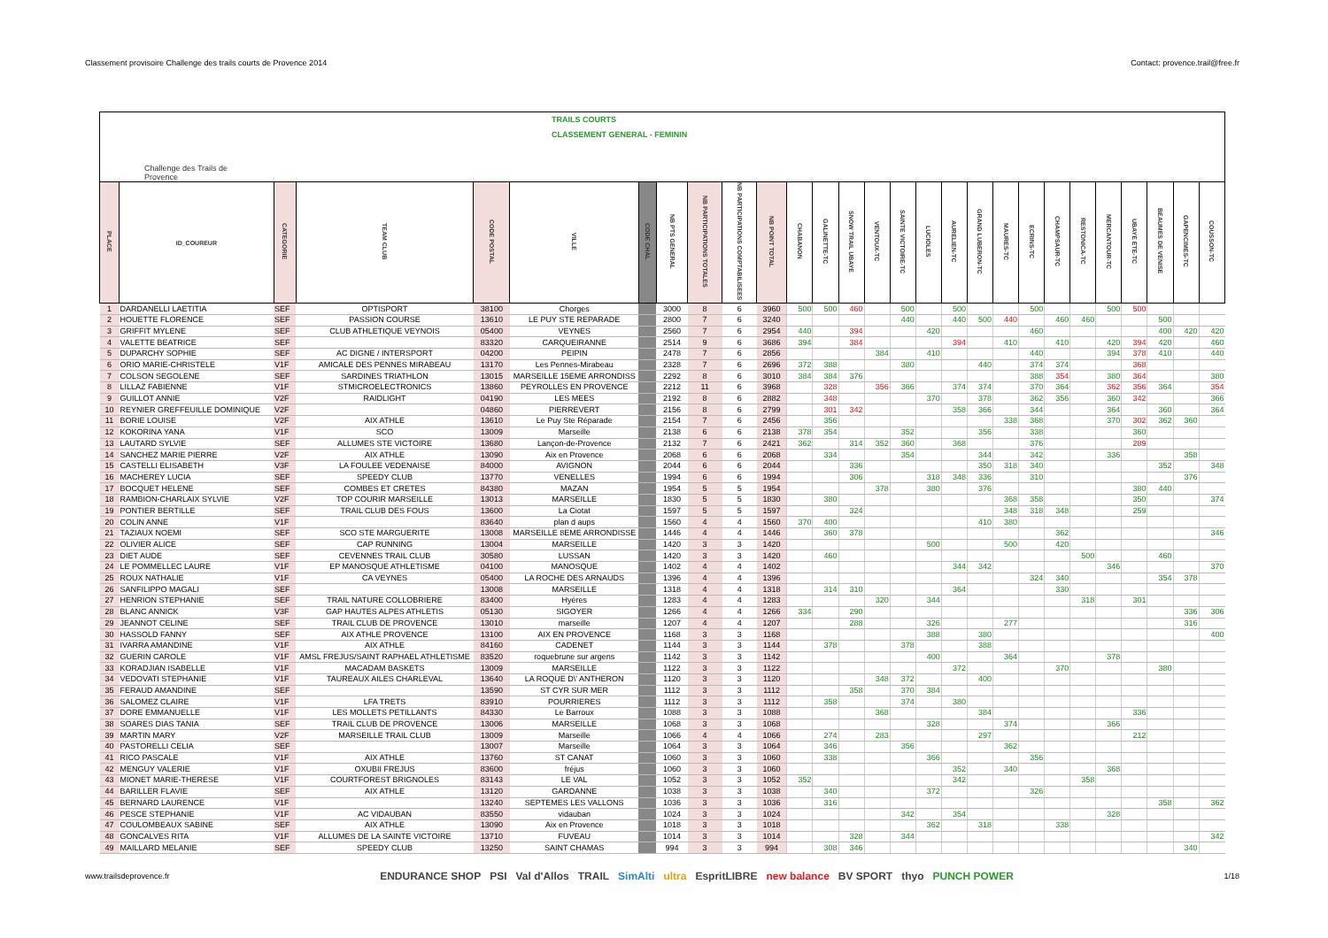Classement provisoire Challenge des trails courts de Provence 2014 Contact: provence.trail@free.fr
Challenge des Trails de Provence
TRAILS COURTS
CLASSEMENT GENERAL - FEMININ
| PLACE | ID_COUREUR | CATEGORIE | TEAM CLUB | CODE POSTAL | VILLE | CODE CHAL | NB PTS GENERAL | NB PARTICIPATIONS TOTALES | NB PARTICIPATIONS COMPTABILISEES | NB POINT TOTAL | CHABANON | GALINETTE-TC | SNOW TRAIL UBAYE | VENTOUX-TC | SAINTE VICTOIRE-TC | LUCIOLES | AURELIEN-TC | GRAND LUBERON-TC | MAURES-TC | ECRINS-TC | CHAMPSAUR-TC | RESTONICA-TC | MERCANTOUR-TC | UBAYE ETE-TC | BEAUMES DE VENISE | GAPENCIMES-TC | COUSSON-TC |
| --- | --- | --- | --- | --- | --- | --- | --- | --- | --- | --- | --- | --- | --- | --- | --- | --- | --- | --- | --- | --- | --- | --- | --- | --- | --- | --- | --- |
| 1 | DARDANELLI LAETITIA | SEF | OPTISPORT | 38100 | Chorges | | 3000 | 8 | 6 | 3960 | 500 | 500 | 460 | | 500 | | 500 | | | 500 | | | 500 | 500 | | | |
| 2 | HOUETTE FLORENCE | SEF | PASSION COURSE | 13610 | LE PUY STE REPARADE | | 2800 | 7 | 6 | 3240 | | | | | 440 | | 440 | 500 | 440 | | 460 | 460 | | | 500 | | |
| 3 | GRIFFIT MYLENE | SEF | CLUB ATHLETIQUE VEYNOIS | 05400 | VEYNES | | 2560 | 7 | 6 | 2954 | 440 | | 394 | | | 420 | | | | 460 | | | | | 400 | 420 | 420 |
| 4 | VALETTE BEATRICE | SEF | | 83320 | CARQUEIRANNE | | 2514 | 9 | 6 | 3686 | 394 | | 384 | | | | 394 | | 410 | | 410 | | 420 | 394 | 420 | | 460 |
| 5 | DUPARCHY SOPHIE | SEF | AC DIGNE / INTERSPORT | 04200 | PEIPIN | | 2478 | 7 | 6 | 2856 | | | | 384 | | 410 | | | | 440 | | | 394 | 378 | 410 | | 440 |
| 6 | ORIO MARIE-CHRISTELE | V1F | AMICALE DES PENNES MIRABEAU | 13170 | Les Pennes-Mirabeau | | 2328 | 7 | 6 | 2696 | 372 | 388 | | | 380 | | | 440 | | 374 | 374 | | | 368 | | | |
| 7 | COLSON SEGOLENE | SEF | SARDINES TRIATHLON | 13015 | MARSEILLE 15EME ARRONDISS | | 2292 | 8 | 6 | 3010 | 384 | 384 | 376 | | | | | | | 388 | 354 | | 380 | 364 | | | 380 |
| 8 | LILLAZ FABIENNE | V1F | STMICROELECTRONICS | 13860 | PEYROLLES EN PROVENCE | | 2212 | 11 | 6 | 3968 | | 328 | | 356 | 366 | | 374 | 374 | | 370 | 364 | | 362 | 356 | 364 | | 354 |
| 9 | GUILLOT ANNIE | V2F | RAIDLIGHT | 04190 | LES MEES | | 2192 | 8 | 6 | 2882 | | 348 | | | | 370 | | 378 | | 362 | 356 | | 360 | 342 | | | 366 |
| 10 | REYNIER GREFFEUILLE DOMINIQUE | V2F | | 04860 | PIERREVERT | | 2156 | 8 | 6 | 2799 | | 301 | 342 | | | | 358 | 366 | | 344 | | | 364 | | 360 | | 364 |
| 11 | BORIE LOUISE | V2F | AIX ATHLE | 13610 | Le Puy Ste Réparade | | 2154 | 7 | 6 | 2456 | | 356 | | | | | | | 338 | 368 | | | 370 | 302 | 362 | 360 | |
| 12 | KOKORINA YANA | V1F | SCO | 13009 | Marseille | | 2138 | 6 | 6 | 2138 | 378 | 354 | | | 352 | | | 356 | | 338 | | | | 360 | | | |
| 13 | LAUTARD SYLVIE | SEF | ALLUMES STE VICTOIRE | 13680 | Lançon-de-Provence | | 2132 | 7 | 6 | 2421 | 362 | | 314 | 352 | 360 | | 368 | | | 376 | | | | 289 | | | |
| 14 | SANCHEZ MARIE PIERRE | V2F | AIX ATHLE | 13090 | Aix en Provence | | 2068 | 6 | 6 | 2068 | | 334 | | | 354 | | | 344 | | 342 | | | 336 | | | 358 | |
| 15 | CASTELLI ELISABETH | V3F | LA FOULEE VEDENAISE | 84000 | AVIGNON | | 2044 | 6 | 6 | 2044 | | | 336 | | | | | 350 | 318 | 340 | | | | | 352 | | 348 |
| 16 | MACHEREY LUCIA | SEF | SPEEDY CLUB | 13770 | VENELLES | | 1994 | 6 | 6 | 1994 | | | 306 | | | 318 | 348 | 336 | | 310 | | | | | | 376 | |
| 17 | BOCQUET HELENE | SEF | COMBES ET CRETES | 84380 | MAZAN | | 1954 | 5 | 5 | 1954 | | | | 378 | | 380 | | 376 | | | | | | 380 | 440 | | |
| 18 | RAMBION-CHARLAIX SYLVIE | V2F | TOP COURIR MARSEILLE | 13013 | MARSEILLE | | 1830 | 5 | 5 | 1830 | | 380 | | | | | | | 368 | 358 | | | | 350 | | | 374 |
| 19 | PONTIER BERTILLE | SEF | TRAIL CLUB DES FOUS | 13600 | La Ciotat | | 1597 | 5 | 5 | 1597 | | | 324 | | | | | | 348 | 318 | 348 | | | 259 | | | |
| 20 | COLIN ANNE | V1F | | 83640 | plan d aups | | 1560 | 4 | 4 | 1560 | 370 | 400 | | | | | | 410 | 380 | | | | | | | | |
| 21 | TAZIAUX NOEMI | SEF | SCO STE MARGUERITE | 13008 | MARSEILLE 8EME ARRONDISSE | | 1446 | 4 | 4 | 1446 | | 360 | 378 | | | | | | | | 362 | | | | | | 346 |
| 22 | OLIVIER ALICE | SEF | CAP RUNNING | 13004 | MARSEILLE | | 1420 | 3 | 3 | 1420 | | | | | | 500 | | | 500 | | 420 | | | | | | |
| 23 | DIET AUDE | SEF | CEVENNES TRAIL CLUB | 30580 | LUSSAN | | 1420 | 3 | 3 | 1420 | | 460 | | | | | | | | | | 500 | | | 460 | | |
| 24 | LE POMMELLEC LAURE | V1F | EP MANOSQUE ATHLETISME | 04100 | MANOSQUE | | 1402 | 4 | 4 | 1402 | | | | | | | 344 | 342 | | | | | 346 | | | | 370 |
| 25 | ROUX NATHALIE | V1F | CA VEYNES | 05400 | LA ROCHE DES ARNAUDS | | 1396 | 4 | 4 | 1396 | | | | | | | | | | 324 | 340 | | | | 354 | 378 | |
| 26 | SANFILIPPO MAGALI | SEF | | 13008 | MARSEILLE | | 1318 | 4 | 4 | 1318 | | 314 | 310 | | | | 364 | | | | 330 | | | | | | |
| 27 | HENRION STEPHANIE | SEF | TRAIL NATURE COLLOBRIERE | 83400 | Hyères | | 1283 | 4 | 4 | 1283 | | | | 320 | | 344 | | | | | | 318 | | 301 | | | |
| 28 | BLANC ANNICK | V3F | GAP HAUTES ALPES ATHLETIS | 05130 | SIGOYER | | 1266 | 4 | 4 | 1266 | 334 | | 290 | | | | | | | | | | | | | 336 | 306 |
| 29 | JEANNOT CELINE | SEF | TRAIL CLUB DE PROVENCE | 13010 | marseille | | 1207 | 4 | 4 | 1207 | | | 288 | | | 326 | | | 277 | | | | | | | 316 | |
| 30 | HASSOLD FANNY | SEF | AIX ATHLE PROVENCE | 13100 | AIX EN PROVENCE | | 1168 | 3 | 3 | 1168 | | | | | | 388 | | 380 | | | | | | | | | 400 |
| 31 | IVARRA AMANDINE | V1F | AIX ATHLE | 84160 | CADENET | | 1144 | 3 | 3 | 1144 | | 378 | | | 378 | | | 388 | | | | | | | | | |
| 32 | GUERIN CAROLE | V1F | AMSL FREJUS/SAINT RAPHAEL ATHLETISME | 83520 | roquebrune sur argens | | 1142 | 3 | 3 | 1142 | | | | | | 400 | | | 364 | | | | 378 | | | | |
| 33 | KORADJIAN ISABELLE | V1F | MACADAM BASKETS | 13009 | MARSEILLE | | 1122 | 3 | 3 | 1122 | | | | | | | 372 | | | | 370 | | | | 380 | | |
| 34 | VEDOVATI STEPHANIE | V1F | TAUREAUX AILES CHARLEVAL | 13640 | LA ROQUE D\' ANTHERON | | 1120 | 3 | 3 | 1120 | | | | 348 | 372 | | | 400 | | | | | | | | | |
| 35 | FERAUD AMANDINE | SEF | | 13590 | ST CYR SUR MER | | 1112 | 3 | 3 | 1112 | | | 358 | | 370 | 384 | | | | | | | | | | | |
| 36 | SALOMEZ CLAIRE | V1F | LFA TRETS | 83910 | POURRIERES | | 1112 | 3 | 3 | 1112 | | 358 | | | 374 | | 380 | | | | | | | | | | |
| 37 | DORE EMMANUELLE | V1F | LES MOLLETS PETILLANTS | 84330 | Le Barroux | | 1088 | 3 | 3 | 1088 | | | | 368 | | | | 384 | | | | | | 336 | | | |
| 38 | SOARES DIAS TANIA | SEF | TRAIL CLUB DE PROVENCE | 13006 | MARSEILLE | | 1068 | 3 | 3 | 1068 | | | | | | 328 | | | 374 | | | | 366 | | | | |
| 39 | MARTIN MARY | V2F | MARSEILLE TRAIL CLUB | 13009 | Marseille | | 1066 | 4 | 4 | 1066 | | 274 | | 283 | | | | 297 | | | | | | 212 | | | |
| 40 | PASTORELLI CELIA | SEF | | 13007 | Marseille | | 1064 | 3 | 3 | 1064 | | 346 | | | 356 | | | | 362 | | | | | | | | |
| 41 | RICO PASCALE | V1F | AIX ATHLE | 13760 | ST CANAT | | 1060 | 3 | 3 | 1060 | | 338 | | | | 366 | | | | 356 | | | | | | | |
| 42 | MENGUY VALERIE | V1F | OXUBII FREJUS | 83600 | fréjus | | 1060 | 3 | 3 | 1060 | | | | | | | 352 | | 340 | | | | 368 | | | | |
| 43 | MIONET MARIE-THERESE | V1F | COURTFOREST BRIGNOLES | 83143 | LE VAL | | 1052 | 3 | 3 | 1052 | 352 | | | | | | 342 | | | | | 358 | | | | | |
| 44 | BARILLER FLAVIE | SEF | AIX ATHLE | 13120 | GARDANNE | | 1038 | 3 | 3 | 1038 | | 340 | | | | 372 | | | | 326 | | | | | | | |
| 45 | BERNARD LAURENCE | V1F | | 13240 | SEPTEMES LES VALLONS | | 1036 | 3 | 3 | 1036 | | 316 | | | | | | | | | | | | | 358 | | 362 |
| 46 | PESCE STEPHANIE | V1F | AC VIDAUBAN | 83550 | vidauban | | 1024 | 3 | 3 | 1024 | | | | | 342 | | 354 | | | | | | 328 | | | | |
| 47 | COULOMBEAUX SABINE | SEF | AIX ATHLE | 13090 | Aix en Provence | | 1018 | 3 | 3 | 1018 | | | | | | 362 | | 318 | | | 338 | | | | | | |
| 48 | GONCALVES RITA | V1F | ALLUMES DE LA SAINTE VICTOIRE | 13710 | FUVEAU | | 1014 | 3 | 3 | 1014 | | | 328 | | 344 | | | | | | | | | | | | 342 |
| 49 | MAILLARD MELANIE | SEF | SPEEDY CLUB | 13250 | SAINT CHAMAS | | 994 | 3 | 3 | 994 | | 308 | 346 | | | | | | | | | | | | | 340 | |
www.trailsdeprovence.fr
ENDURANCE SHOP PSI Val d'Allos TRAIL SimAlti ultra EspritLIBRE new balance BV SPORT thyo PUNCH POWER
1/18